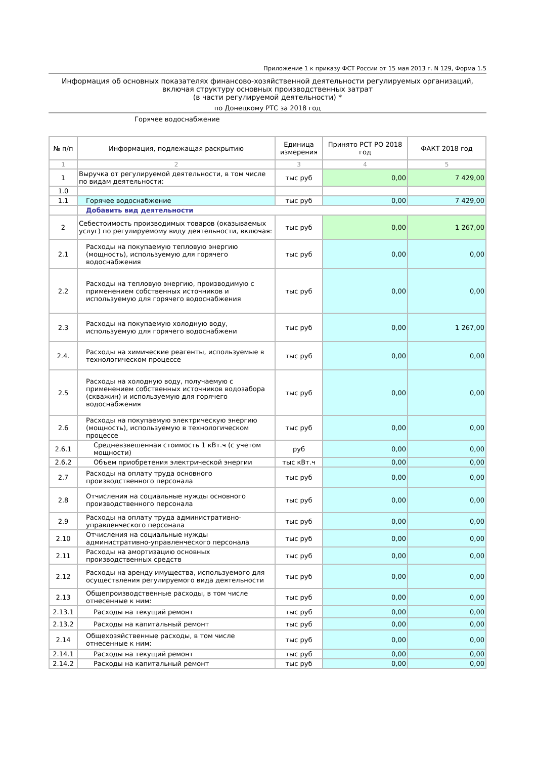Приложение 1 к приказу ФСТ России от 15 мая 2013 г. N 129, Форма 1.5
Информация об основных показателях финансово-хозяйственной деятельности регулируемых организаций, включая структуру основных производственных затрат
(в части регулируемой деятельности) *
по Донецкому РТС за 2018 год
Горячее водоснабжение
| № п/п | Информация, подлежащая раскрытию | Единица измерения | Принято РСТ РО 2018 год | ФАКТ 2018 год |
| --- | --- | --- | --- | --- |
| 1 | 2 | 3 | 4 | 5 |
| 1 | Выручка от регулируемой деятельности, в том числе по видам деятельности: | тыс руб | 0,00 | 7 429,00 |
| 1.0 | | | | |
| 1.1 | Горячее водоснабжение | тыс руб | 0,00 | 7 429,00 |
| | Добавить вид деятельности | | | |
| 2 | Себестоимость производимых товаров (оказываемых услуг) по регулируемому виду деятельности, включая: | тыс руб | 0,00 | 1 267,00 |
| 2.1 | Расходы на покупаемую тепловую энергию (мощность), используемую для горячего водоснабжения | тыс руб | 0,00 | 0,00 |
| 2.2 | Расходы на тепловую энергию, производимую с применением собственных источников и используемую для горячего водоснабжения | тыс руб | 0,00 | 0,00 |
| 2.3 | Расходы на покупаемую холодную воду, используемую для горячего водоснабжени | тыс руб | 0,00 | 1 267,00 |
| 2.4. | Расходы на химические реагенты, используемые в технологическом процессе | тыс руб | 0,00 | 0,00 |
| 2.5 | Расходы на холодную воду, получаемую с применением собственных источников водозабора (скважин) и используемую для горячего водоснабжения | тыс руб | 0,00 | 0,00 |
| 2.6 | Расходы на покупаемую электрическую энергию (мощность), используемую в технологическом процессе | тыс руб | 0,00 | 0,00 |
| 2.6.1 | Средневзвешенная стоимость 1 кВт.ч (с учетом мощности) | руб | 0,00 | 0,00 |
| 2.6.2 | Объем приобретения электрической энергии | тыс кВт.ч | 0,00 | 0,00 |
| 2.7 | Расходы на оплату труда основного производственного персонала | тыс руб | 0,00 | 0,00 |
| 2.8 | Отчисления на социальные нужды основного производственного персонала | тыс руб | 0,00 | 0,00 |
| 2.9 | Расходы на оплату труда административно-управленческого персонала | тыс руб | 0,00 | 0,00 |
| 2.10 | Отчисления на социальные нужды административно-управленческого персонала | тыс руб | 0,00 | 0,00 |
| 2.11 | Расходы на амортизацию основных производственных средств | тыс руб | 0,00 | 0,00 |
| 2.12 | Расходы на аренду имущества, используемого для осуществления регулируемого вида деятельности | тыс руб | 0,00 | 0,00 |
| 2.13 | Общепроизводственные расходы, в том числе отнесенные к ним: | тыс руб | 0,00 | 0,00 |
| 2.13.1 | Расходы на текущий ремонт | тыс руб | 0,00 | 0,00 |
| 2.13.2 | Расходы на капитальный ремонт | тыс руб | 0,00 | 0,00 |
| 2.14 | Общехозяйственные расходы, в том числе отнесенные к ним: | тыс руб | 0,00 | 0,00 |
| 2.14.1 | Расходы на текущий ремонт | тыс руб | 0,00 | 0,00 |
| 2.14.2 | Расходы на капитальный ремонт | тыс руб | 0,00 | 0,00 |